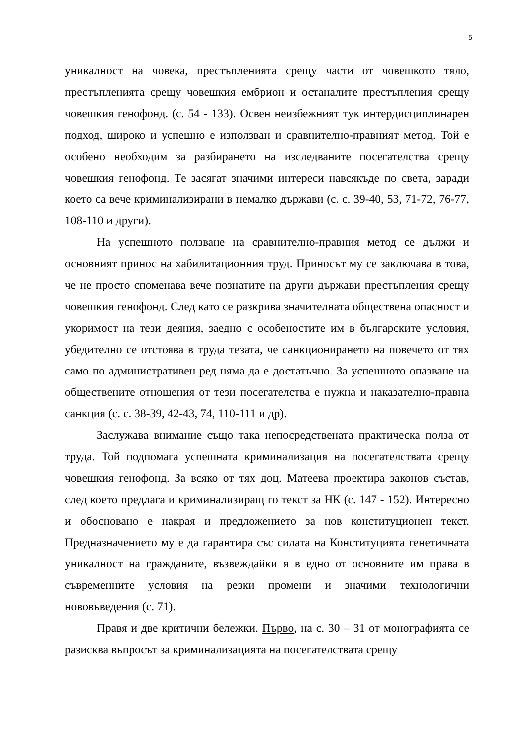5
уникалност на човека, престъпленията срещу части от човешкото тяло, престъпленията срещу човешкия ембрион и останалите престъпления срещу човешкия генофонд. (с. 54 - 133). Освен неизбежният тук интердисциплинарен подход, широко и успешно е използван и сравнително-правният метод. Той е особено необходим за разбирането на изследваните посегателства срещу човешкия генофонд. Те засягат значими интереси навсякъде по света, заради което са вече криминализирани в немалко държави (с. с. 39-40, 53, 71-72, 76-77, 108-110 и други).
На успешното ползване на сравнително-правния метод се дължи и основният принос на хабилитационния труд. Приносът му се заключава в това, че не просто споменава вече познатите на други държави престъпления срещу човешкия генофонд. След като се разкрива значителната обществена опасност и укоримост на тези деяния, заедно с особеностите им в българските условия, убедително се отстоява в труда тезата, че санкционирането на повечето от тях само по административен ред няма да е достатъчно. За успешното опазване на обществените отношения от тези посегателства е нужна и наказателно-правна санкция (с. с. 38-39, 42-43, 74, 110-111 и др).
Заслужава внимание също така непосредствената практическа полза от труда. Той подпомага успешната криминализация на посегателствата срещу човешкия генофонд. За всяко от тях доц. Матеева проектира законов състав, след което предлага и криминализиращ го текст за НК (с. 147 - 152). Интересно и обосновано е накрая и предложението за нов конституционен текст. Предназначението му е да гарантира със силата на Конституцията генетичната уникалност на гражданите, възвеждайки я в едно от основните им права в съвременните условия на резки промени и значими технологични нововъведения (с. 71).
Правя и две критични бележки. Първо, на с. 30 – 31 от монографията се разисква въпросът за криминализацията на посегателствата срещу